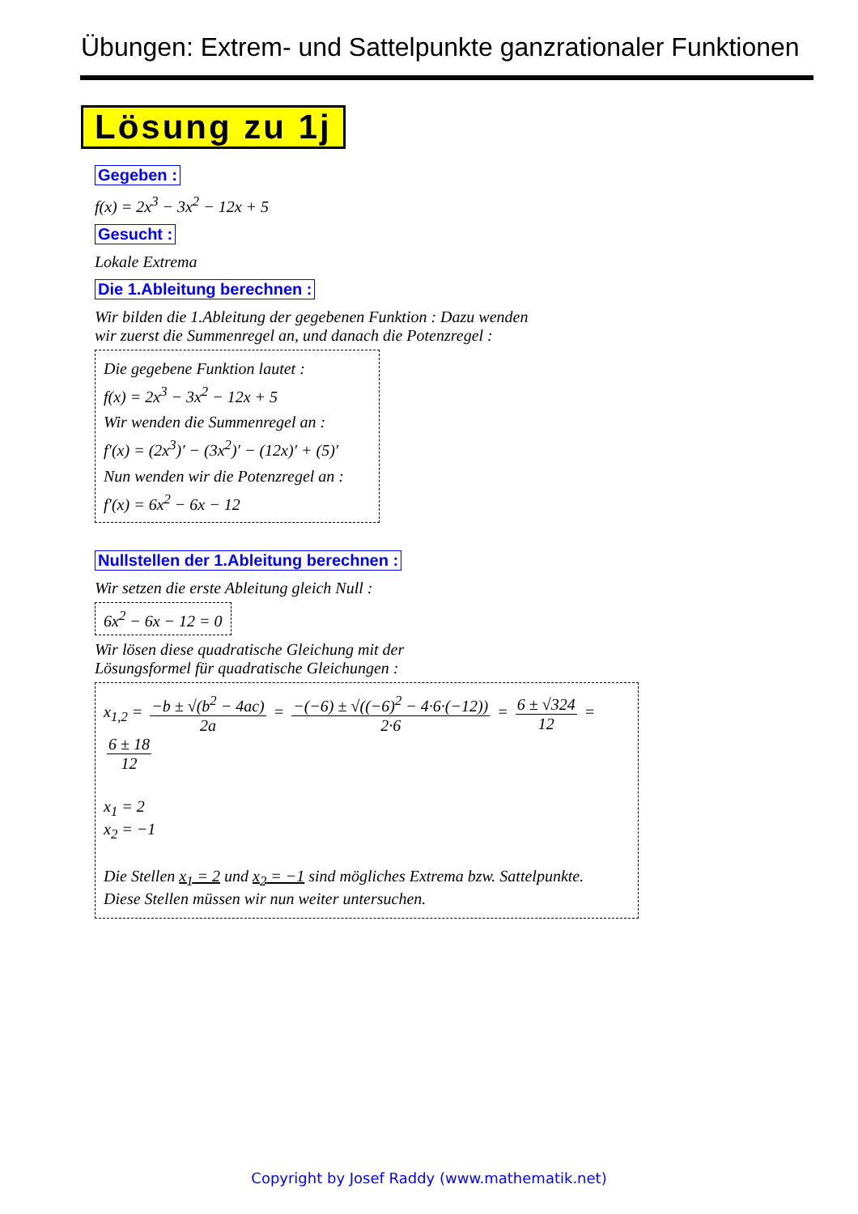Übungen: Extrem- und Sattelpunkte ganzrationaler Funktionen
Lösung zu 1j
Gegeben :
f(x) = 2x<sup>3</sup> − 3x<sup>2</sup> − 12x + 5
Gesucht :
Lokale Extrema
Die 1.Ableitung berechnen :
Wir bilden die 1.Ableitung der gegebenen Funktion : Dazu wenden
wir zuerst die Summenregel an, und danach die Potenzregel :
Die gegebene Funktion lautet :
f(x) = 2x<sup>3</sup> − 3x<sup>2</sup> − 12x + 5
Wir wenden die Summenregel an :
f′(x) = (2x<sup>3</sup>)′ − (3x<sup>2</sup>)′ − (12x)′ + (5)′
Nun wenden wir die Potenzregel an :
f′(x) = 6x<sup>2</sup> − 6x − 12
Nullstellen der 1.Ableitung berechnen :
Wir setzen die erste Ableitung gleich Null :
6x<sup>2</sup> − 6x − 12 = 0
Wir lösen diese quadratische Gleichung mit der
Lösungsformel für quadratische Gleichungen :
x<sub>1,2</sub> = −b ± √(b<sup>2</sup> − 4ac) 2a = −(−6) ± √((−6)<sup>2</sup> − 4·6·(−12)) 2·6 = 6 ± √324 12 = 6 ± 18 12
x<sub>1</sub> = 2
x<sub>2</sub> = −1
Die Stellen x<sub>1</sub> = 2 und x<sub>2</sub> = −1 sind mögliches Extrema bzw. Sattelpunkte.
Diese Stellen müssen wir nun weiter untersuchen.
Copyright by Josef Raddy (www.mathematik.net)